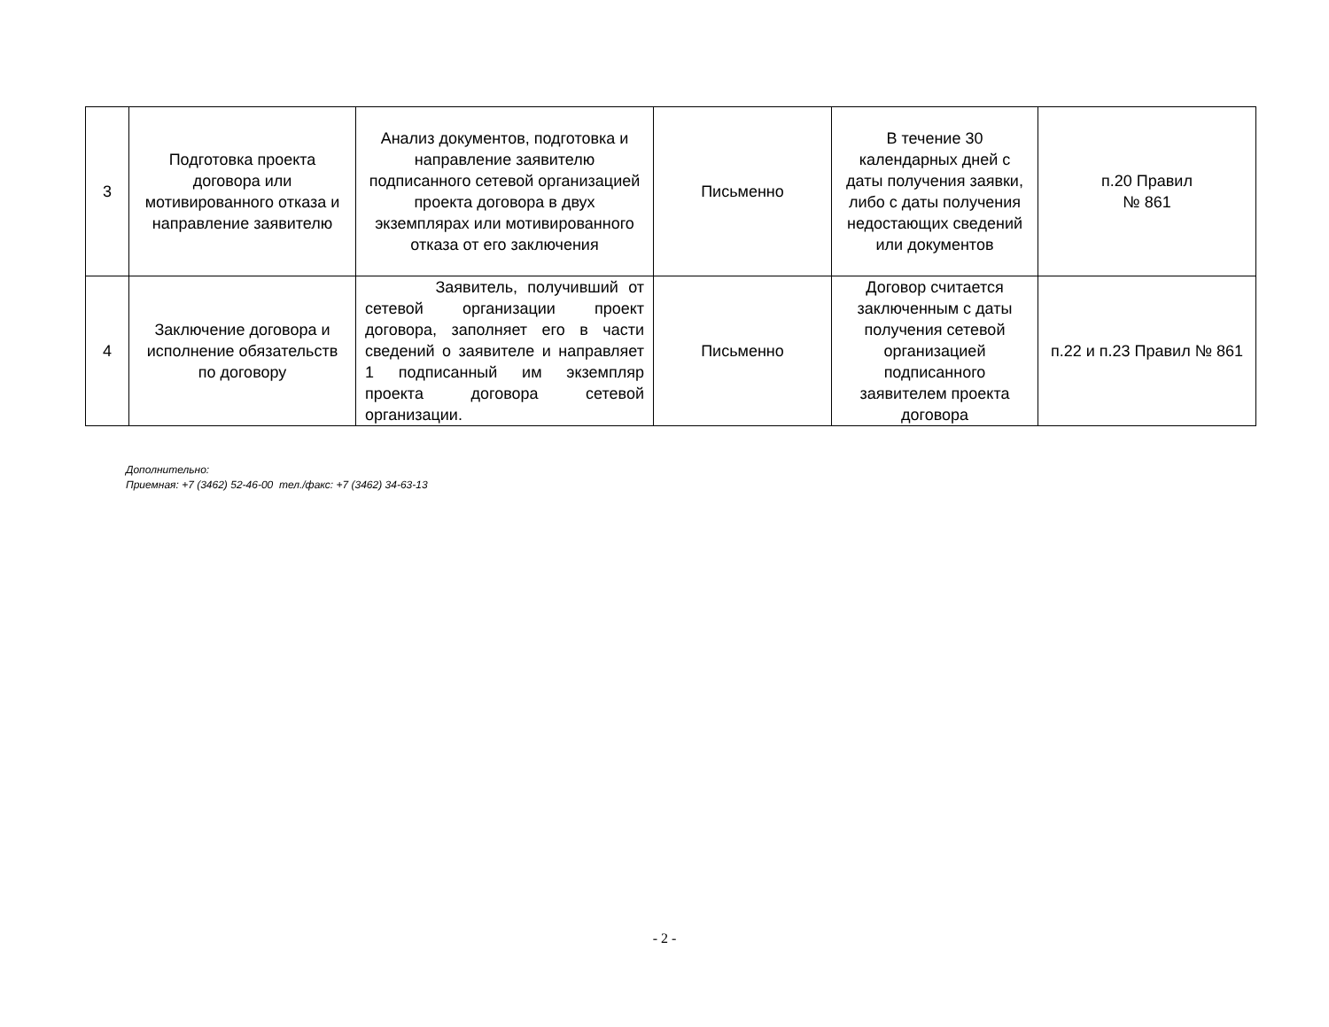| 3 | Подготовка проекта договора или мотивированного отказа и направление заявителю | Анализ документов, подготовка и направление заявителю подписанного сетевой организацией проекта договора в двух экземплярах или мотивированного отказа от его заключения | Письменно | В течение 30 календарных дней с даты получения заявки, либо с даты получения недостающих сведений или документов | п.20 Правил № 861 |
| 4 | Заключение договора и исполнение обязательств по договору | Заявитель, получивший от сетевой организации проект договора, заполняет его в части сведений о заявителе и направляет 1 подписанный им экземпляр проекта договора сетевой организации. | Письменно | Договор считается заключенным с даты получения сетевой организацией подписанного заявителем проекта договора | п.22 и п.23 Правил № 861 |
Дополнительно:
Приемная: +7 (3462) 52-46-00 тел./факс: +7 (3462) 34-63-13
- 2 -